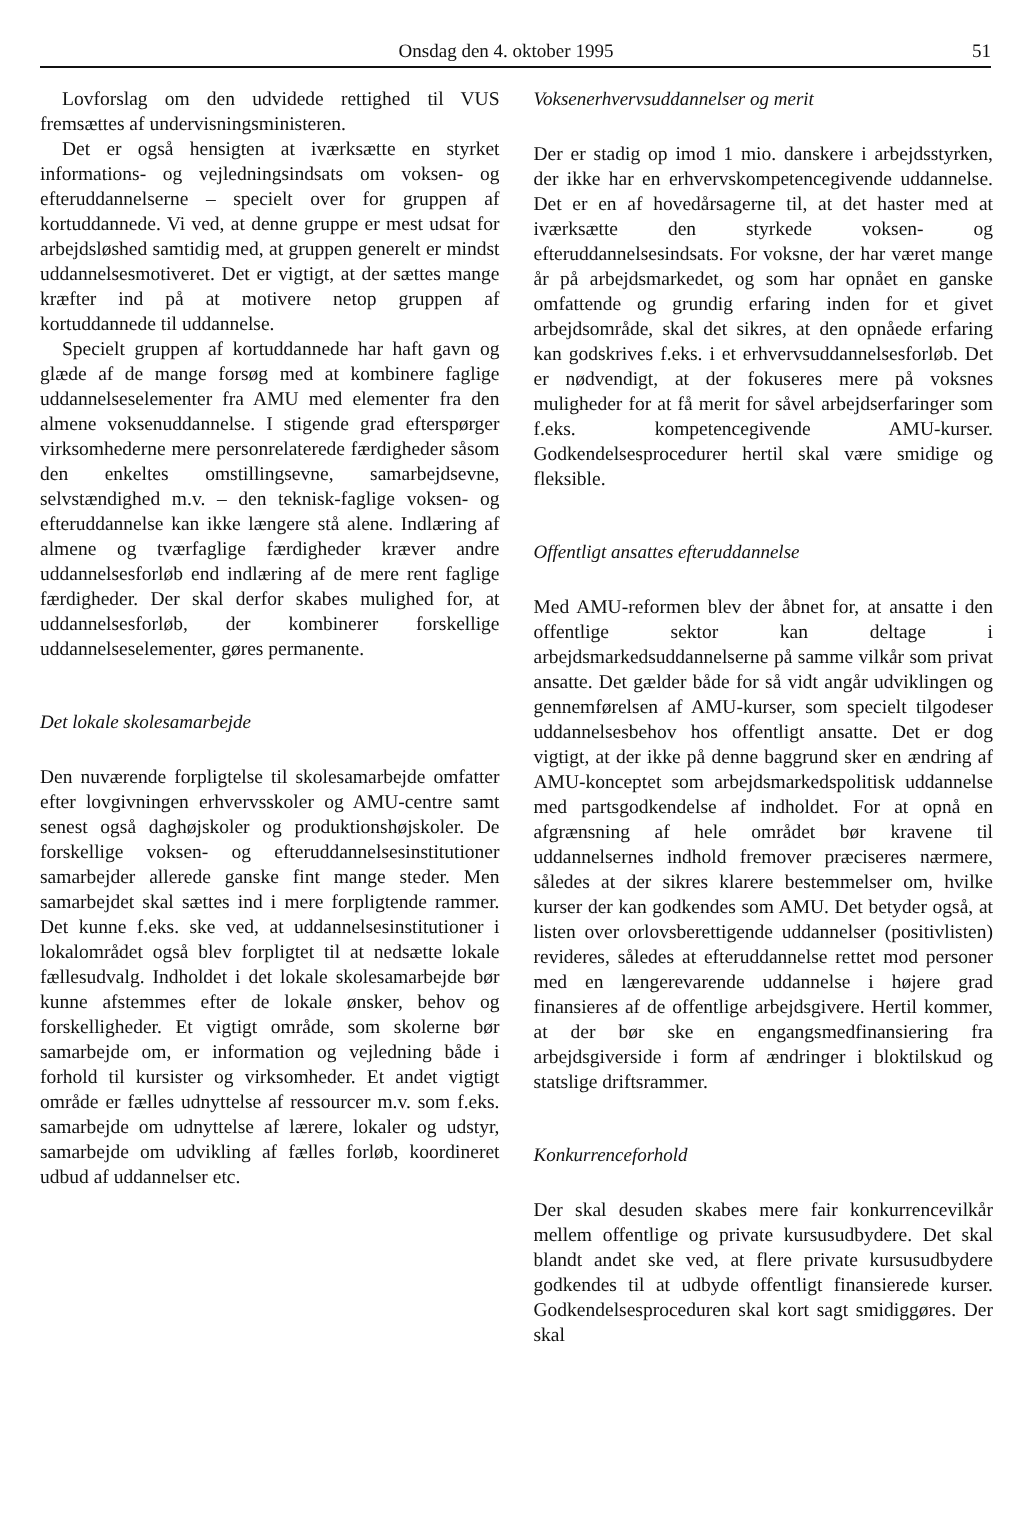Onsdag den 4. oktober 1995 51
Lovforslag om den udvidede rettighed til VUS fremsættes af undervisningsministeren.
Det er også hensigten at iværksætte en styrket informations- og vejledningsindsats om voksen- og efteruddannelserne – specielt over for gruppen af kortuddannede. Vi ved, at denne gruppe er mest udsat for arbejdsløshed samtidig med, at gruppen generelt er mindst uddannelsesmotiveret. Det er vigtigt, at der sættes mange kræfter ind på at motivere netop gruppen af kortuddannede til uddannelse.
Specielt gruppen af kortuddannede har haft gavn og glæde af de mange forsøg med at kombinere faglige uddannelseselementer fra AMU med elementer fra den almene voksenuddannelse. I stigende grad efterspørger virksomhederne mere personrelaterede færdigheder såsom den enkeltes omstillingsevne, samarbejdsevne, selvstændighed m.v. – den teknisk-faglige voksen- og efteruddannelse kan ikke længere stå alene. Indlæring af almene og tværfaglige færdigheder kræver andre uddannelsesforløb end indlæring af de mere rent faglige færdigheder. Der skal derfor skabes mulighed for, at uddannelsesforløb, der kombinerer forskellige uddannelseselementer, gøres permanente.
Det lokale skolesamarbejde
Den nuværende forpligtelse til skolesamarbejde omfatter efter lovgivningen erhvervsskoler og AMU-centre samt senest også daghøjskoler og produktionshøjskoler. De forskellige voksen- og efteruddannelsesinstitutioner samarbejder allerede ganske fint mange steder. Men samarbejdet skal sættes ind i mere forpligtende rammer. Det kunne f.eks. ske ved, at uddannelsesinstitutioner i lokalområdet også blev forpligtet til at nedsætte lokale fællesudvalg. Indholdet i det lokale skolesamarbejde bør kunne afstemmes efter de lokale ønsker, behov og forskelligheder. Et vigtigt område, som skolerne bør samarbejde om, er information og vejledning både i forhold til kursister og virksomheder. Et andet vigtigt område er fælles udnyttelse af ressourcer m.v. som f.eks. samarbejde om udnyttelse af lærere, lokaler og udstyr, samarbejde om udvikling af fælles forløb, koordineret udbud af uddannelser etc.
Voksenerhvervsuddannelser og merit
Der er stadig op imod 1 mio. danskere i arbejdsstyrken, der ikke har en erhvervskompetencegivende uddannelse. Det er en af hovedårsagerne til, at det haster med at iværksætte den styrkede voksen- og efteruddannelsesindsats. For voksne, der har været mange år på arbejdsmarkedet, og som har opnået en ganske omfattende og grundig erfaring inden for et givet arbejdsområde, skal det sikres, at den opnåede erfaring kan godskrives f.eks. i et erhvervsuddannelsesforløb. Det er nødvendigt, at der fokuseres mere på voksnes muligheder for at få merit for såvel arbejdserfaringer som f.eks. kompetencegivende AMU-kurser. Godkendelsesprocedurer hertil skal være smidige og fleksible.
Offentligt ansattes efteruddannelse
Med AMU-reformen blev der åbnet for, at ansatte i den offentlige sektor kan deltage i arbejdsmarkedsuddannelserne på samme vilkår som privat ansatte. Det gælder både for så vidt angår udviklingen og gennemførelsen af AMU-kurser, som specielt tilgodeser uddannelsesbehov hos offentligt ansatte. Det er dog vigtigt, at der ikke på denne baggrund sker en ændring af AMU-konceptet som arbejdsmarkedspolitisk uddannelse med partsgodkendelse af indholdet. For at opnå en afgrænsning af hele området bør kravene til uddannelsernes indhold fremover præciseres nærmere, således at der sikres klarere bestemmelser om, hvilke kurser der kan godkendes som AMU. Det betyder også, at listen over orlovsberettigende uddannelser (positivlisten) revideres, således at efteruddannelse rettet mod personer med en længerevarende uddannelse i højere grad finansieres af de offentlige arbejdsgivere. Hertil kommer, at der bør ske en engangsmedfinansiering fra arbejdsgiverside i form af ændringer i bloktilskud og statslige driftsrammer.
Konkurrenceforhold
Der skal desuden skabes mere fair konkurrencevilkår mellem offentlige og private kursusudbydere. Det skal blandt andet ske ved, at flere private kursusudbydere godkendes til at udbyde offentligt finansierede kurser. Godkendelsesproceduren skal kort sagt smidiggøres. Der skal